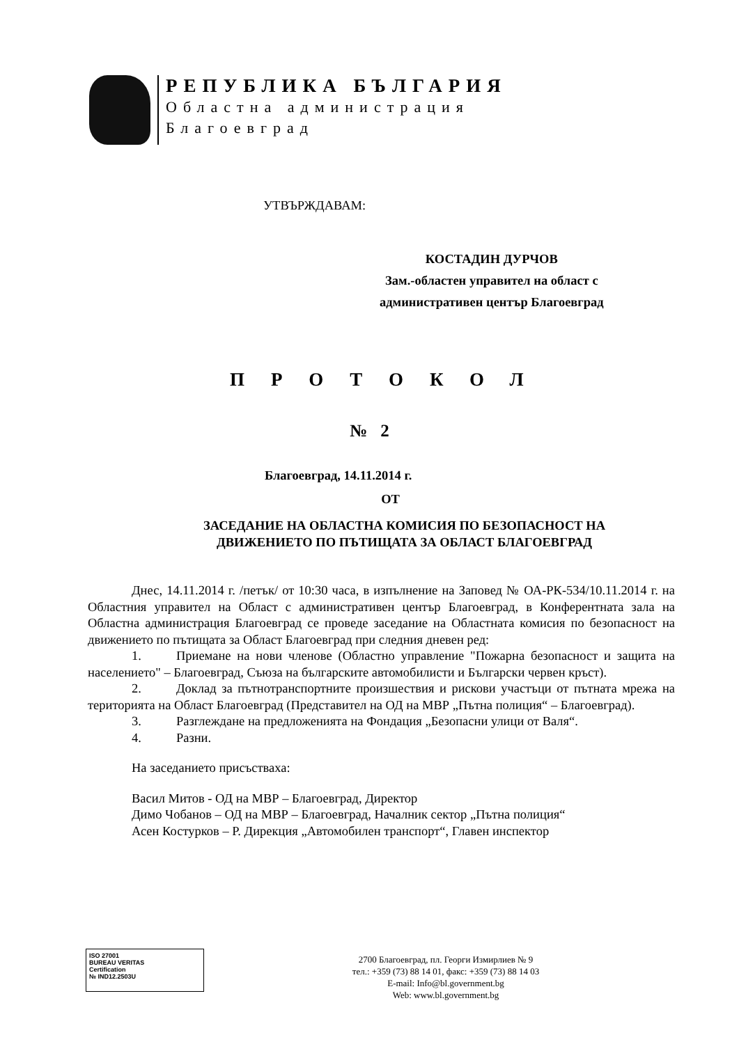РЕПУБЛИКА БЪЛГАРИЯ
Областна администрация
Благоевград
УТВЪРЖДАВАМ:
КОСТАДИН ДУРЧОВ
Зам.-областен управител на област с
административен център Благоевград
ПРОТОКОЛ
№ 2
Благоевград, 14.11.2014 г.
ОТ
ЗАСЕДАНИЕ НА ОБЛАСТНА КОМИСИЯ ПО БЕЗОПАСНОСТ НА
ДВИЖЕНИЕТО ПО ПЪТИЩАТА ЗА ОБЛАСТ БЛАГОЕВГРАД
Днес, 14.11.2014 г. /петък/ от 10:30 часа, в изпълнение на Заповед № ОА-РК-534/10.11.2014 г. на Областния управител на Област с административен център Благоевград, в Конферентната зала на Областна администрация Благоевград се проведе заседание на Областната комисия по безопасност на движението по пътищата за Област Благоевград при следния дневен ред:
1. Приемане на нови членове (Областно управление "Пожарна безопасност и защита на населението" – Благоевград, Съюза на българските автомобилисти и Български червен кръст).
2. Доклад за пътнотранспортните произшествия и рискови участъци от пътната мрежа на територията на Област Благоевград (Представител на ОД на МВР „Пътна полиция“ – Благоевград).
3. Разглеждане на предложенията на Фондация „Безопасни улици от Валя“.
4. Разни.
На заседанието присъстваха:
Васил Митов - ОД на МВР – Благоевград, Директор
Димо Чобанов – ОД на МВР – Благоевград, Началник сектор „Пътна полиция“
Асен Костурков – Р. Дирекция „Автомобилен транспорт“, Главен инспектор
ISO 27001
BUREAU VERITAS
Certification
№ IND12.2503U
2700 Благоевград, пл. Георги Измирлиев № 9
тел.: +359 (73) 88 14 01, факс: +359 (73) 88 14 03
E-mail: Info@bl.government.bg
Web: www.bl.government.bg